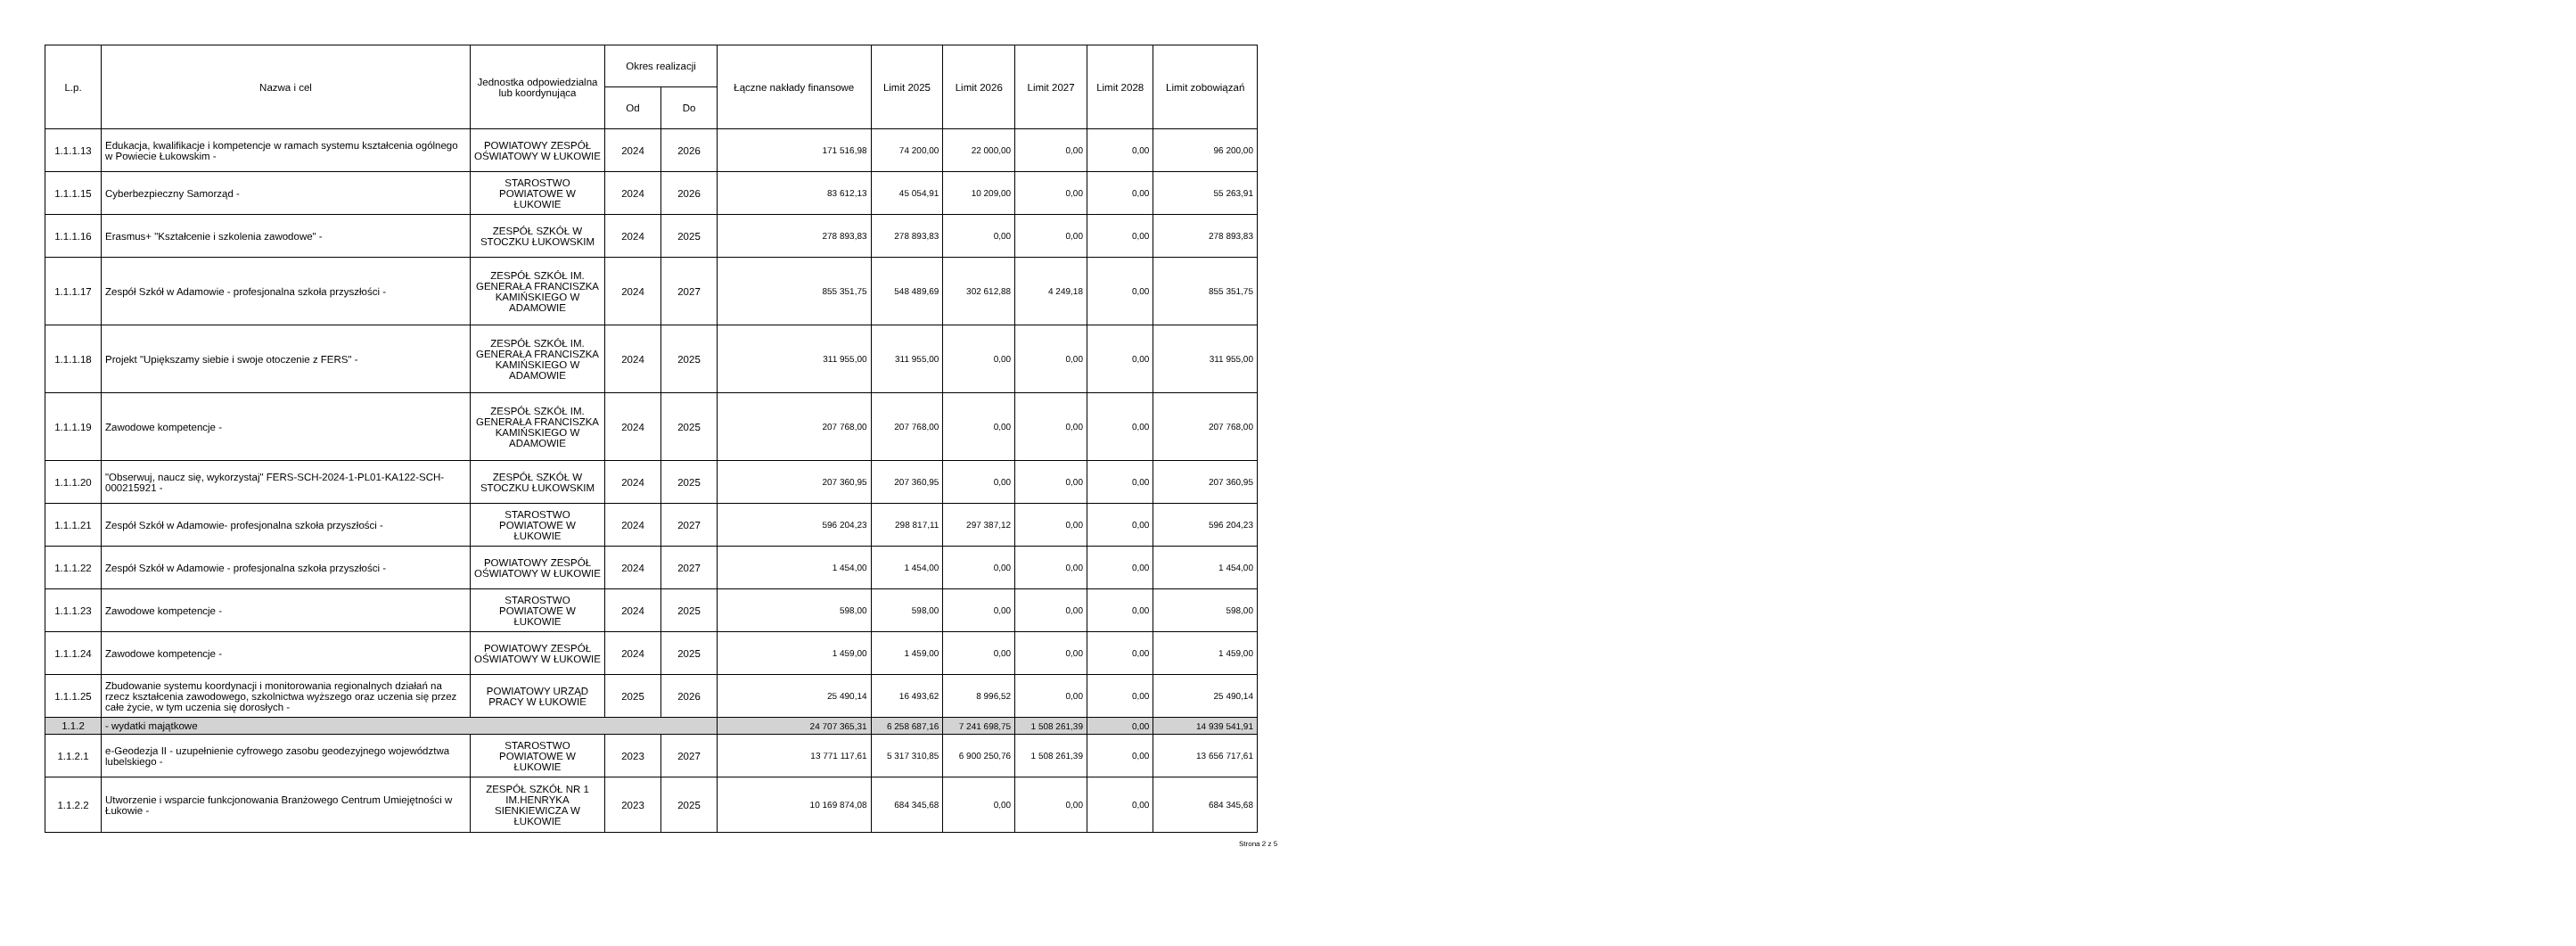| L.p. | Nazwa i cel | Jednostka odpowiedzialna lub koordynująca | Okres realizacji | | Łączne nakłady finansowe | Limit 2025 | Limit 2026 | Limit 2027 | Limit 2028 | Limit zobowiązań |
| --- | --- | --- | --- | --- | --- | --- | --- | --- | --- | --- |
| | | | Od | Do | | | | | | |
| 1.1.1.13 | Edukacja, kwalifikacje i kompetencje w ramach systemu kształcenia ogólnego w Powiecie Łukowskim - | POWIATOWY ZESPÓŁ OŚWIATOWY W ŁUKOWIE | 2024 | 2026 | 171 516,98 | 74 200,00 | 22 000,00 | 0,00 | 0,00 | 96 200,00 |
| 1.1.1.15 | Cyberbezpieczny Samorząd - | STAROSTWO POWIATOWE W ŁUKOWIE | 2024 | 2026 | 83 612,13 | 45 054,91 | 10 209,00 | 0,00 | 0,00 | 55 263,91 |
| 1.1.1.16 | Erasmus+ "Kształcenie i szkolenia zawodowe" - | ZESPÓŁ SZKÓŁ W STOCZKU ŁUKOWSKIM | 2024 | 2025 | 278 893,83 | 278 893,83 | 0,00 | 0,00 | 0,00 | 278 893,83 |
| 1.1.1.17 | Zespół Szkół w Adamowie - profesjonalna szkoła przyszłości - | ZESPÓŁ SZKÓŁ IM. GENERAŁA FRANCISZKA KAMIŃSKIEGO W ADAMOWIE | 2024 | 2027 | 855 351,75 | 548 489,69 | 302 612,88 | 4 249,18 | 0,00 | 855 351,75 |
| 1.1.1.18 | Projekt "Upiększamy siebie i swoje otoczenie z FERS" - | ZESPÓŁ SZKÓŁ IM. GENERAŁA FRANCISZKA KAMIŃSKIEGO W ADAMOWIE | 2024 | 2025 | 311 955,00 | 311 955,00 | 0,00 | 0,00 | 0,00 | 311 955,00 |
| 1.1.1.19 | Zawodowe kompetencje - | ZESPÓŁ SZKÓŁ IM. GENERAŁA FRANCISZKA KAMIŃSKIEGO W ADAMOWIE | 2024 | 2025 | 207 768,00 | 207 768,00 | 0,00 | 0,00 | 0,00 | 207 768,00 |
| 1.1.1.20 | "Obserwuj, naucz się, wykorzystaj" FERS-SCH-2024-1-PL01-KA122-SCH-000215921 - | ZESPÓŁ SZKÓŁ W STOCZKU ŁUKOWSKIM | 2024 | 2025 | 207 360,95 | 207 360,95 | 0,00 | 0,00 | 0,00 | 207 360,95 |
| 1.1.1.21 | Zespół Szkół w Adamowie- profesjonalna szkoła przyszłości - | STAROSTWO POWIATOWE W ŁUKOWIE | 2024 | 2027 | 596 204,23 | 298 817,11 | 297 387,12 | 0,00 | 0,00 | 596 204,23 |
| 1.1.1.22 | Zespół Szkół w Adamowie - profesjonalna szkoła przyszłości - | POWIATOWY ZESPÓŁ OŚWIATOWY W ŁUKOWIE | 2024 | 2027 | 1 454,00 | 1 454,00 | 0,00 | 0,00 | 0,00 | 1 454,00 |
| 1.1.1.23 | Zawodowe kompetencje - | STAROSTWO POWIATOWE W ŁUKOWIE | 2024 | 2025 | 598,00 | 598,00 | 0,00 | 0,00 | 0,00 | 598,00 |
| 1.1.1.24 | Zawodowe kompetencje - | POWIATOWY ZESPÓŁ OŚWIATOWY W ŁUKOWIE | 2024 | 2025 | 1 459,00 | 1 459,00 | 0,00 | 0,00 | 0,00 | 1 459,00 |
| 1.1.1.25 | Zbudowanie systemu koordynacji i monitorowania regionalnych działań na rzecz kształcenia zawodowego, szkolnictwa wyższego oraz uczenia się przez całe życie, w tym uczenia się dorosłych - | POWIATOWY URZĄD PRACY W ŁUKOWIE | 2025 | 2026 | 25 490,14 | 16 493,62 | 8 996,52 | 0,00 | 0,00 | 25 490,14 |
| 1.1.2 | - wydatki majątkowe | | | | 24 707 365,31 | 6 258 687,16 | 7 241 698,75 | 1 508 261,39 | 0,00 | 14 939 541,91 |
| 1.1.2.1 | e-Geodezja II - uzupełnienie cyfrowego zasobu geodezyjnego województwa lubelskiego - | STAROSTWO POWIATOWE W ŁUKOWIE | 2023 | 2027 | 13 771 117,61 | 5 317 310,85 | 6 900 250,76 | 1 508 261,39 | 0,00 | 13 656 717,61 |
| 1.1.2.2 | Utworzenie i wsparcie funkcjonowania Branżowego Centrum Umiejętności w Łukowie - | ZESPÓŁ SZKÓŁ NR 1 IM.HENRYKA SIENKIEWICZA W ŁUKOWIE | 2023 | 2025 | 10 169 874,08 | 684 345,68 | 0,00 | 0,00 | 0,00 | 684 345,68 |
Strona 2 z 5